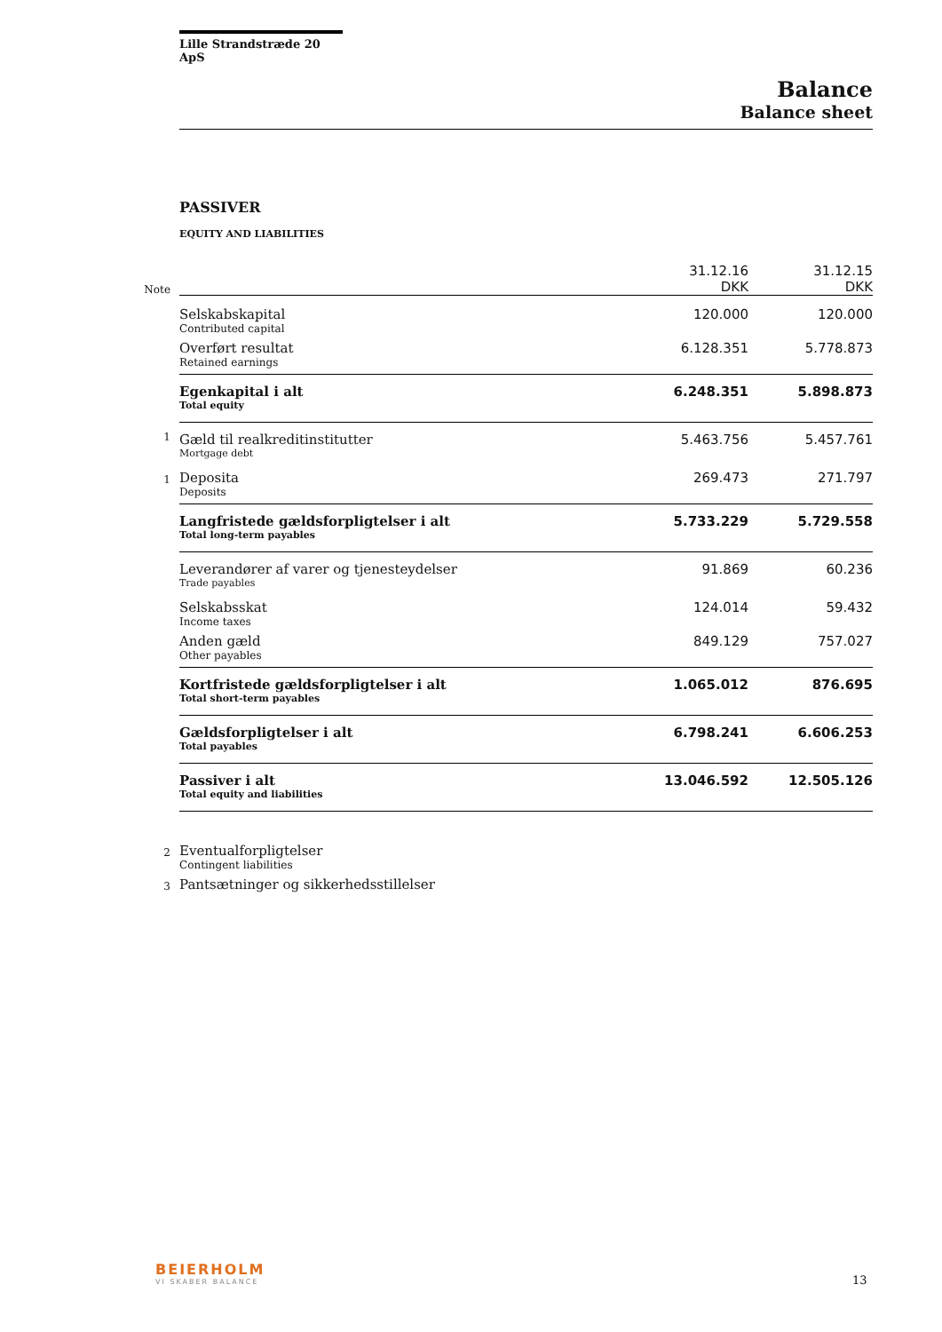Lille Strandstræde 20 ApS
Balance
Balance sheet
PASSIVER
EQUITY AND LIABILITIES
| Note | | 31.12.16 DKK | 31.12.15 DKK |
| | Selskabskapital Contributed capital | 120.000 | 120.000 |
| | Overført resultat Retained earnings | 6.128.351 | 5.778.873 |
| | Egenkapital i alt Total equity | 6.248.351 | 5.898.873 |
| 1 | Gæld til realkreditinstitutter Mortgage debt | 5.463.756 | 5.457.761 |
| 1 | Deposita Deposits | 269.473 | 271.797 |
| | Langfristede gældsforpligtelser i alt Total long-term payables | 5.733.229 | 5.729.558 |
| | Leverandører af varer og tjenesteydelser Trade payables | 91.869 | 60.236 |
| | Selskabsskat Income taxes | 124.014 | 59.432 |
| | Anden gæld Other payables | 849.129 | 757.027 |
| | Kortfristede gældsforpligtelser i alt Total short-term payables | 1.065.012 | 876.695 |
| | Gældsforpligtelser i alt Total payables | 6.798.241 | 6.606.253 |
| | Passiver i alt Total equity and liabilities | 13.046.592 | 12.505.126 |
| 2 | Eventualforpligtelser Contingent liabilities | | |
| 3 | Pantsætninger og sikkerhedsstillelser | | |
BEIERHOLM
VI SKABER BALANCE
13